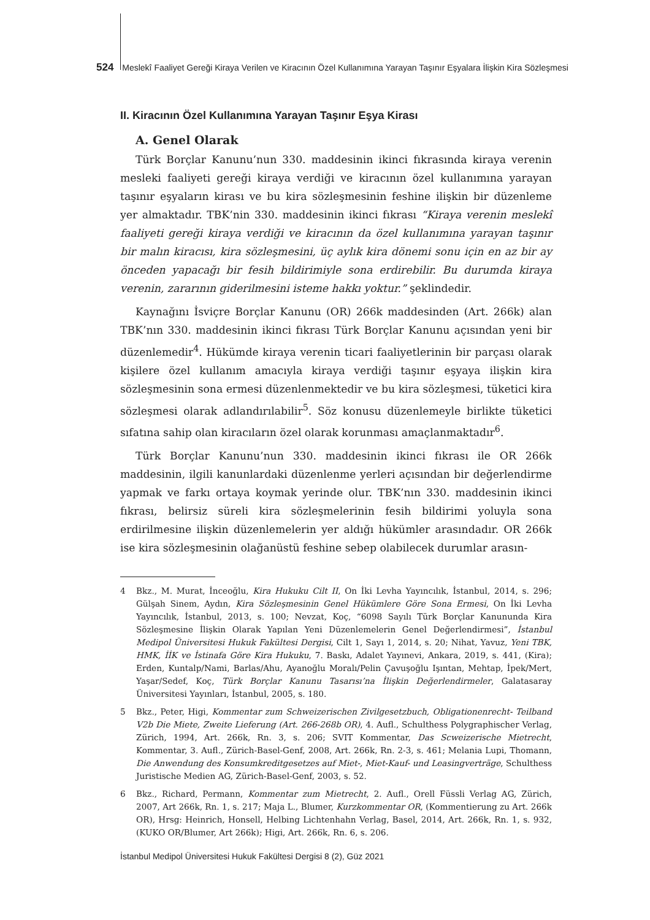524 Meslekî Faaliyet Gereği Kiraya Verilen ve Kiracının Özel Kullanımına Yarayan Taşınır Eşyalara İlişkin Kira Sözleşmesi
II. Kiracının Özel Kullanımına Yarayan Taşınır Eşya Kirası
A. Genel Olarak
Türk Borçlar Kanunu’nun 330. maddesinin ikinci fıkrasında kiraya verenin mesleki faaliyeti gereği kiraya verdiği ve kiracının özel kullanımına yarayan taşınır eşyaların kirası ve bu kira sözleşmesinin feshine ilişkin bir düzenleme yer almaktadır. TBK’nin 330. maddesinin ikinci fıkrası “Kiraya verenin meslekî faaliyeti gereği kiraya verdiği ve kiracının da özel kullanımına yarayan taşınır bir malın kiracısı, kira sözleşmesini, üç aylık kira dönemi sonu için en az bir ay önceden yapacağı bir fesih bildirimiyle sona erdirebilir. Bu durumda kiraya verenin, zararının giderilmesini isteme hakkı yoktur.” şeklindedir.
Kaynağını İsviçre Borçlar Kanunu (OR) 266k maddesinden (Art. 266k) alan TBK’nın 330. maddesinin ikinci fıkrası Türk Borçlar Kanunu açısından yeni bir düzenlemedir<sup>4</sup>. Hükümde kiraya verenin ticari faaliyetlerinin bir parçası olarak kişilere özel kullanım amacıyla kiraya verdiği taşınır eşyaya ilişkin kira sözleşmesinin sona ermesi düzenlenmektedir ve bu kira sözleşmesi, tüketici kira sözleşmesi olarak adlandırılabilir<sup>5</sup>. Söz konusu düzenlemeyle birlikte tüketici sıfatına sahip olan kiracıların özel olarak korunması amaçlanmaktadır<sup>6</sup>.
Türk Borçlar Kanunu’nun 330. maddesinin ikinci fıkrası ile OR 266k maddesinin, ilgili kanunlardaki düzenlenme yerleri açısından bir değerlendirme yapmak ve farkı ortaya koymak yerinde olur. TBK’nın 330. maddesinin ikinci fıkrası, belirsiz süreli kira sözleşmelerinin fesih bildirimi yoluyla sona erdirilmesine ilişkin düzenlemelerin yer aldığı hükümler arasındadır. OR 266k ise kira sözleşmesinin olağanüstü feshine sebep olabilecek durumlar arasın-
4 Bkz., M. Murat, İnceoğlu, Kira Hukuku Cilt II, On İki Levha Yayıncılık, İstanbul, 2014, s. 296; Gülşah Sinem, Aydın, Kira Sözleşmesinin Genel Hükümlere Göre Sona Ermesi, On İki Levha Yayıncılık, İstanbul, 2013, s. 100; Nevzat, Koç, “6098 Sayılı Türk Borçlar Kanununda Kira Sözleşmesine İlişkin Olarak Yapılan Yeni Düzenlemelerin Genel Değerlendirmesi”, İstanbul Medipol Üniversitesi Hukuk Fakültesi Dergisi, Cilt 1, Sayı 1, 2014, s. 20; Nihat, Yavuz, Yeni TBK, HMK, İİK ve İstinafa Göre Kira Hukuku, 7. Baskı, Adalet Yayınevi, Ankara, 2019, s. 441, (Kira); Erden, Kuntalp/Nami, Barlas/Ahu, Ayanoğlu Moralı/Pelin Çavuşoğlu Işıntan, Mehtap, İpek/Mert, Yaşar/Sedef, Koç, Türk Borçlar Kanunu Tasarısı’na İlişkin Değerlendirmeler, Galatasaray Üniversitesi Yayınları, İstanbul, 2005, s. 180.
5 Bkz., Peter, Higi, Kommentar zum Schweizerischen Zivilgesetzbuch, Obligationenrecht- Teilband V2b Die Miete, Zweite Lieferung (Art. 266-268b OR), 4. Aufl., Schulthess Polygraphischer Verlag, Zürich, 1994, Art. 266k, Rn. 3, s. 206; SVIT Kommentar, Das Scweizerische Mietrecht, Kommentar, 3. Aufl., Zürich-Basel-Genf, 2008, Art. 266k, Rn. 2-3, s. 461; Melania Lupi, Thomann, Die Anwendung des Konsumkreditgesetzes auf Miet-, Miet-Kauf- und Leasingverträge, Schulthess Juristische Medien AG, Zürich-Basel-Genf, 2003, s. 52.
6 Bkz., Richard, Permann, Kommentar zum Mietrecht, 2. Aufl., Orell Füssli Verlag AG, Zürich, 2007, Art 266k, Rn. 1, s. 217; Maja L., Blumer, Kurzkommentar OR, (Kommentierung zu Art. 266k OR), Hrsg: Heinrich, Honsell, Helbing Lichtenhahn Verlag, Basel, 2014, Art. 266k, Rn. 1, s. 932, (KUKO OR/Blumer, Art 266k); Higi, Art. 266k, Rn. 6, s. 206.
İstanbul Medipol Üniversitesi Hukuk Fakültesi Dergisi 8 (2), Güz 2021